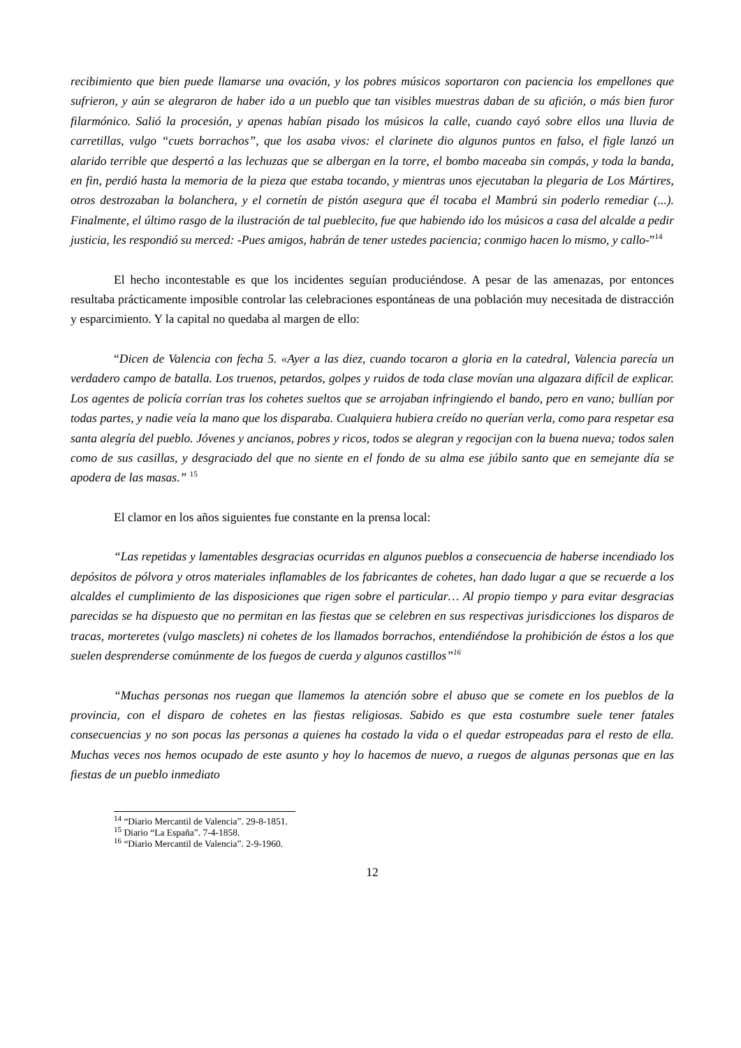recibimiento que bien puede llamarse una ovación, y los pobres músicos soportaron con paciencia los empellones que sufrieron, y aún se alegraron de haber ido a un pueblo que tan visibles muestras daban de su afición, o más bien furor filarmónico. Salió la procesión, y apenas habían pisado los músicos la calle, cuando cayó sobre ellos una lluvia de carretillas, vulgo “cuets borrachos”, que los asaba vivos: el clarinete dio algunos puntos en falso, el figle lanzó un alarido terrible que despertó a las lechuzas que se albergan en la torre, el bombo maceaba sin compás, y toda la banda, en fin, perdió hasta la memoria de la pieza que estaba tocando, y mientras unos ejecutaban la plegaria de Los Mártires, otros destrozaban la bolanchera, y el cornetín de pistón asegura que él tocaba el Mambrú sin poderlo remediar (...). Finalmente, el último rasgo de la ilustración de tal pueblecito, fue que habiendo ido los músicos a casa del alcalde a pedir justicia, les respondió su merced: -Pues amigos, habrán de tener ustedes paciencia; conmigo hacen lo mismo, y callo-”<sup>14</sup>
El hecho incontestable es que los incidentes seguían produciéndose. A pesar de las amenazas, por entonces resultaba prácticamente imposible controlar las celebraciones espontáneas de una población muy necesitada de distracción y esparcimiento. Y la capital no quedaba al margen de ello:
“Dicen de Valencia con fecha 5. «Ayer a las diez, cuando tocaron a gloria en la catedral, Valencia parecía un verdadero campo de batalla. Los truenos, petardos, golpes y ruidos de toda clase movían una algazara difícil de explicar. Los agentes de policía corrían tras los cohetes sueltos que se arrojaban infringiendo el bando, pero en vano; bullían por todas partes, y nadie veía la mano que los disparaba. Cualquiera hubiera creído no querían verla, como para respetar esa santa alegría del pueblo. Jóvenes y ancianos, pobres y ricos, todos se alegran y regocijan con la buena nueva; todos salen como de sus casillas, y desgraciado del que no siente en el fondo de su alma ese júbilo santo que en semejante día se apodera de las masas.” <sup>15</sup>
El clamor en los años siguientes fue constante en la prensa local:
“Las repetidas y lamentables desgracias ocurridas en algunos pueblos a consecuencia de haberse incendiado los depósitos de pólvora y otros materiales inflamables de los fabricantes de cohetes, han dado lugar a que se recuerde a los alcaldes el cumplimiento de las disposiciones que rigen sobre el particular… Al propio tiempo y para evitar desgracias parecidas se ha dispuesto que no permitan en las fiestas que se celebren en sus respectivas jurisdicciones los disparos de tracas, morteretes (vulgo masclets) ni cohetes de los llamados borrachos, entendiéndose la prohibición de éstos a los que suelen desprenderse comúnmente de los fuegos de cuerda y algunos castillos”<sup>16</sup>
“Muchas personas nos ruegan que llamemos la atención sobre el abuso que se comete en los pueblos de la provincia, con el disparo de cohetes en las fiestas religiosas. Sabido es que esta costumbre suele tener fatales consecuencias y no son pocas las personas a quienes ha costado la vida o el quedar estropeadas para el resto de ella. Muchas veces nos hemos ocupado de este asunto y hoy lo hacemos de nuevo, a ruegos de algunas personas que en las fiestas de un pueblo inmediato
<sup>14</sup> “Diario Mercantil de Valencia”. 29-8-1851.
<sup>15</sup> Diario “La España”. 7-4-1858.
<sup>16</sup> “Diario Mercantil de Valencia”. 2-9-1960.
12